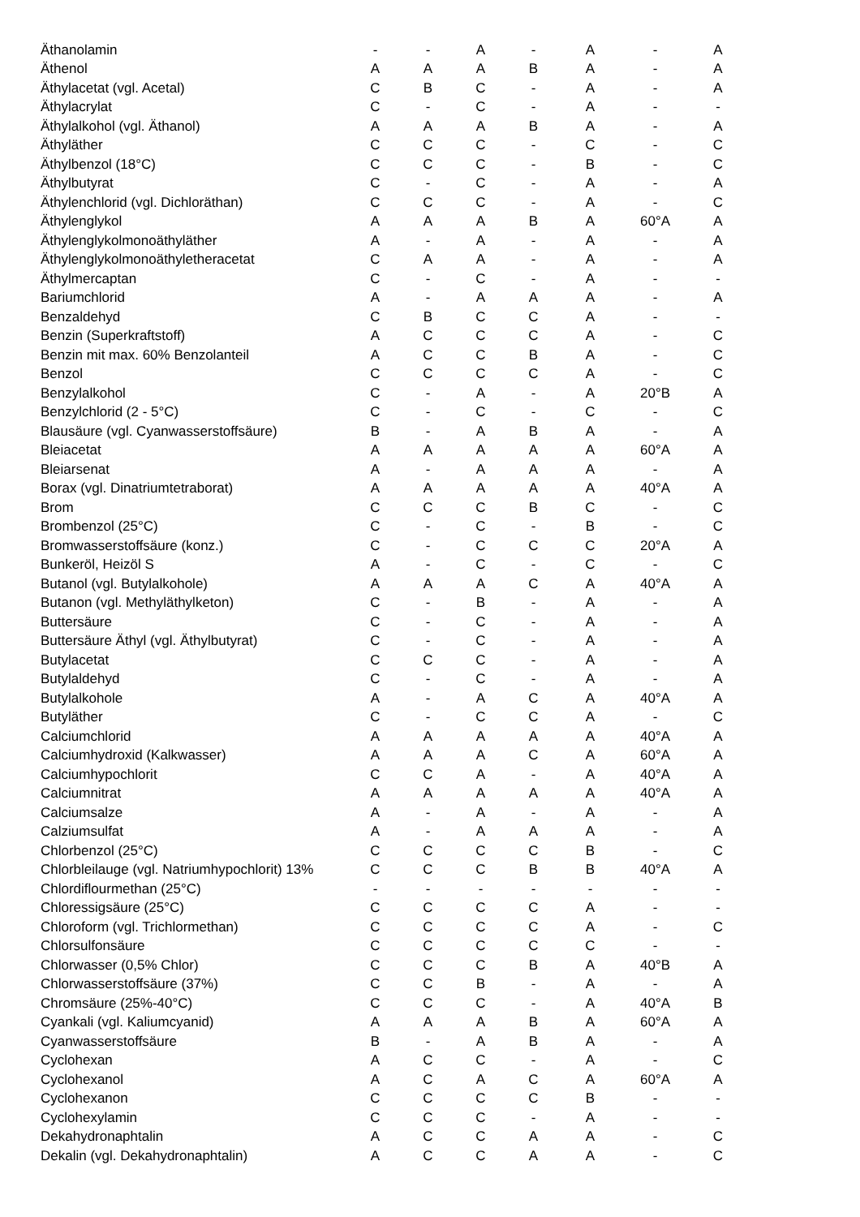| Äthanolamin | - | - | A | - | A | - | A |
| Äthenol | A | A | A | B | A | - | A |
| Äthylacetat (vgl. Acetal) | C | B | C | - | A | - | A |
| Äthylacrylat | C | - | C | - | A | - | - |
| Äthylalkohol (vgl. Äthanol) | A | A | A | B | A | - | A |
| Äthyläther | C | C | C | - | C | - | C |
| Äthylbenzol (18°C) | C | C | C | - | B | - | C |
| Äthylbutyrat | C | - | C | - | A | - | A |
| Äthylenchlorid (vgl. Dichloräthan) | C | C | C | - | A | - | C |
| Äthylenglykol | A | A | A | B | A | 60°A | A |
| Äthylenglykolmonoäthyläther | A | - | A | - | A | - | A |
| Äthylenglykolmonoäthyletheracetat | C | A | A | - | A | - | A |
| Äthylmercaptan | C | - | C | - | A | - | - |
| Bariumchlorid | A | - | A | A | A | - | A |
| Benzaldehyd | C | B | C | C | A | - | - |
| Benzin (Superkraftstoff) | A | C | C | C | A | - | C |
| Benzin mit max. 60% Benzolanteil | A | C | C | B | A | - | C |
| Benzol | C | C | C | C | A | - | C |
| Benzylalkohol | C | - | A | - | A | 20°B | A |
| Benzylchlorid (2 - 5°C) | C | - | C | - | C | - | C |
| Blausäure (vgl. Cyanwasserstoffsäure) | B | - | A | B | A | - | A |
| Bleiacetat | A | A | A | A | A | 60°A | A |
| Bleiarsenat | A | - | A | A | A | - | A |
| Borax (vgl. Dinatriumtetraborat) | A | A | A | A | A | 40°A | A |
| Brom | C | C | C | B | C | - | C |
| Brombenzol (25°C) | C | - | C | - | B | - | C |
| Bromwasserstoffsäure (konz.) | C | - | C | C | C | 20°A | A |
| Bunkeröl, Heizöl S | A | - | C | - | C | - | C |
| Butanol (vgl. Butylalkohole) | A | A | A | C | A | 40°A | A |
| Butanon (vgl. Methyläthylketon) | C | - | B | - | A | - | A |
| Buttersäure | C | - | C | - | A | - | A |
| Buttersäure Äthyl (vgl. Äthylbutyrat) | C | - | C | - | A | - | A |
| Butylacetat | C | C | C | - | A | - | A |
| Butylaldehyd | C | - | C | - | A | - | A |
| Butylalkohole | A | - | A | C | A | 40°A | A |
| Butyläther | C | - | C | C | A | - | C |
| Calciumchlorid | A | A | A | A | A | 40°A | A |
| Calciumhydroxid (Kalkwasser) | A | A | A | C | A | 60°A | A |
| Calciumhypochlorit | C | C | A | - | A | 40°A | A |
| Calciumnitrat | A | A | A | A | A | 40°A | A |
| Calciumsalze | A | - | A | - | A | - | A |
| Calziumsulfat | A | - | A | A | A | - | A |
| Chlorbenzol (25°C) | C | C | C | C | B | - | C |
| Chlorbleilauge (vgl. Natriumhypochlorit) 13% | C | C | C | B | B | 40°A | A |
| Chlordiflourmethan (25°C) | - | - | - | - | - | - | - |
| Chloressigsäure (25°C) | C | C | C | C | A | - | - |
| Chloroform (vgl. Trichlormethan) | C | C | C | C | A | - | C |
| Chlorsulfonsäure | C | C | C | C | C | - | - |
| Chlorwasser (0,5% Chlor) | C | C | C | B | A | 40°B | A |
| Chlorwasserstoffsäure (37%) | C | C | B | - | A | - | A |
| Chromsäure (25%-40°C) | C | C | C | - | A | 40°A | B |
| Cyankali (vgl. Kaliumcyanid) | A | A | A | B | A | 60°A | A |
| Cyanwasserstoffsäure | B | - | A | B | A | - | A |
| Cyclohexan | A | C | C | - | A | - | C |
| Cyclohexanol | A | C | A | C | A | 60°A | A |
| Cyclohexanon | C | C | C | C | B | - | - |
| Cyclohexylamin | C | C | C | - | A | - | - |
| Dekahydronaphtalin | A | C | C | A | A | - | C |
| Dekalin (vgl. Dekahydronaphtalin) | A | C | C | A | A | - | C |